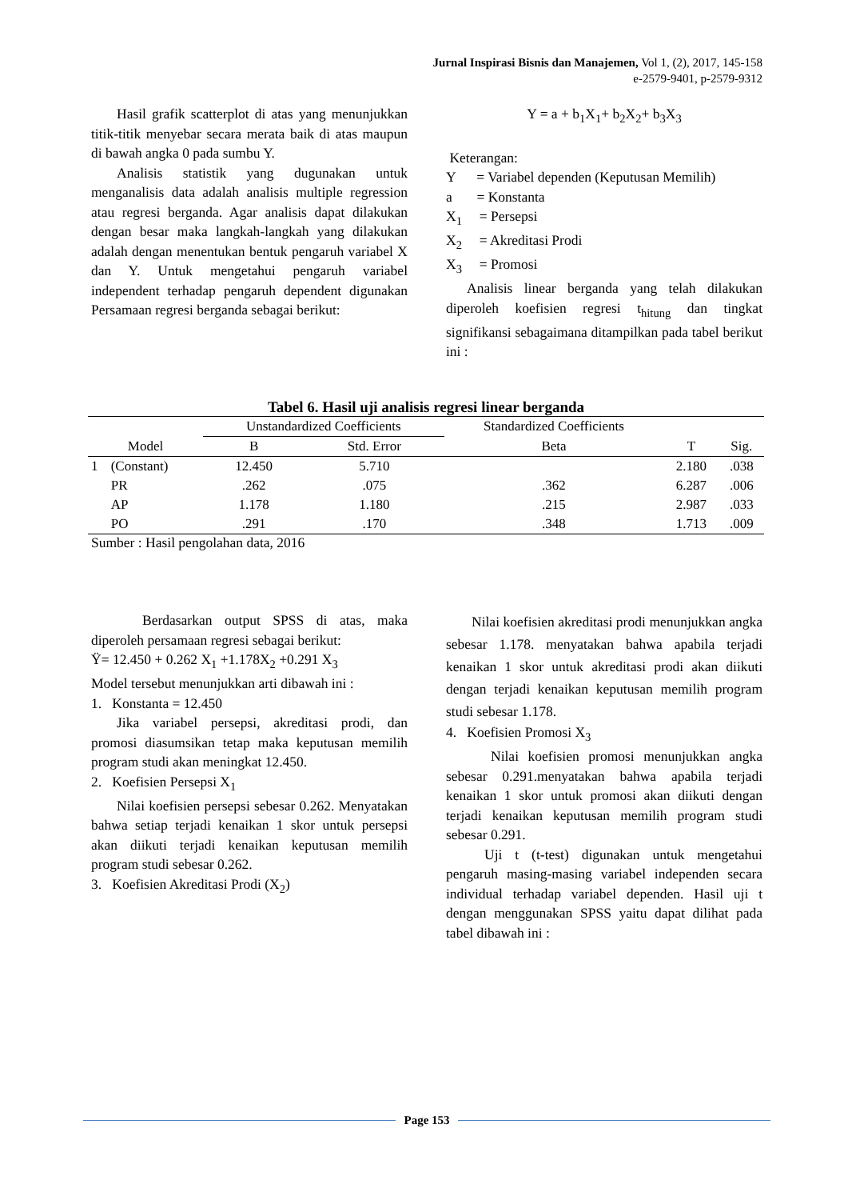Jurnal Inspirasi Bisnis dan Manajemen, Vol 1, (2), 2017, 145-158
e-2579-9401, p-2579-9312
Hasil grafik scatterplot di atas yang menunjukkan titik-titik menyebar secara merata baik di atas maupun di bawah angka 0 pada sumbu Y.
Analisis statistik yang dugunakan untuk menganalisis data adalah analisis multiple regression atau regresi berganda. Agar analisis dapat dilakukan dengan besar maka langkah-langkah yang dilakukan adalah dengan menentukan bentuk pengaruh variabel X dan Y. Untuk mengetahui pengaruh variabel independent terhadap pengaruh dependent digunakan Persamaan regresi berganda sebagai berikut:
Y = a + b<sub>1</sub>X<sub>1</sub>+ b<sub>2</sub>X<sub>2</sub>+ b<sub>3</sub>X<sub>3</sub>
Keterangan:
Y = Variabel dependen (Keputusan Memilih)
a = Konstanta
X<sub>1</sub> = Persepsi
X<sub>2</sub> = Akreditasi Prodi
X<sub>3</sub> = Promosi
Analisis linear berganda yang telah dilakukan diperoleh koefisien regresi t<sub>hitung</sub> dan tingkat signifikansi sebagaimana ditampilkan pada tabel berikut ini :
Tabel 6. Hasil uji analisis regresi linear berganda
| | | Unstandardized Coefficients | | Standardized Coefficients | | |
| --- | --- | --- | --- | --- | --- | --- |
| Model | | B | Std. Error | Beta | T | Sig. |
| 1 | (Constant) | 12.450 | 5.710 | | 2.180 | .038 |
| | PR | .262 | .075 | .362 | 6.287 | .006 |
| | AP | 1.178 | 1.180 | .215 | 2.987 | .033 |
| | PO | .291 | .170 | .348 | 1.713 | .009 |
Sumber : Hasil pengolahan data, 2016
Berdasarkan output SPSS di atas, maka diperoleh persamaan regresi sebagai berikut:
Ÿ= 12.450 + 0.262 X<sub>1</sub> +1.178X<sub>2</sub> +0.291 X<sub>3</sub>
Model tersebut menunjukkan arti dibawah ini :
1. Konstanta = 12.450
Jika variabel persepsi, akreditasi prodi, dan promosi diasumsikan tetap maka keputusan memilih program studi akan meningkat 12.450.
2. Koefisien Persepsi X<sub>1</sub>
Nilai koefisien persepsi sebesar 0.262. Menyatakan bahwa setiap terjadi kenaikan 1 skor untuk persepsi akan diikuti terjadi kenaikan keputusan memilih program studi sebesar 0.262.
3. Koefisien Akreditasi Prodi (X<sub>2</sub>)
Nilai koefisien akreditasi prodi menunjukkan angka sebesar 1.178. menyatakan bahwa apabila terjadi kenaikan 1 skor untuk akreditasi prodi akan diikuti dengan terjadi kenaikan keputusan memilih program studi sebesar 1.178.
4. Koefisien Promosi X<sub>3</sub>
Nilai koefisien promosi menunjukkan angka sebesar 0.291.menyatakan bahwa apabila terjadi kenaikan 1 skor untuk promosi akan diikuti dengan terjadi kenaikan keputusan memilih program studi sebesar 0.291.
Uji t (t-test) digunakan untuk mengetahui pengaruh masing-masing variabel independen secara individual terhadap variabel dependen. Hasil uji t dengan menggunakan SPSS yaitu dapat dilihat pada tabel dibawah ini :
Page 153